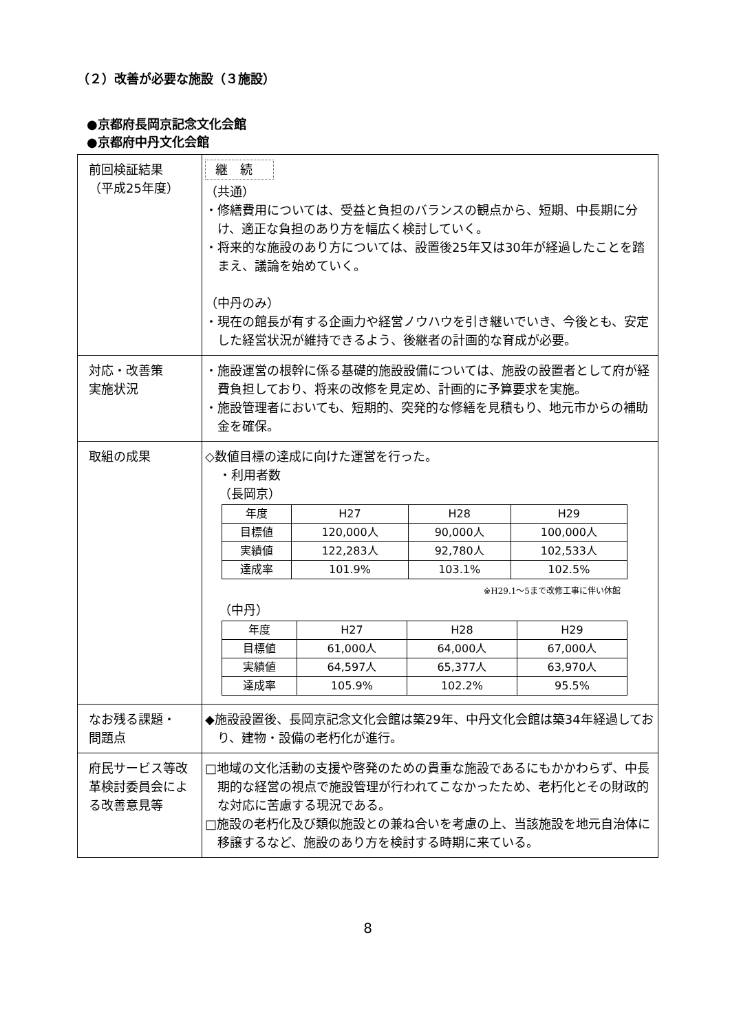（２）改善が必要な施設（３施設）
●京都府長岡京記念文化会館
●京都府中丹文化会館
| 前回検証結果 （平成25年度） | 継 続 （共通） ・修繕費用については、受益と負担のバランスの観点から、短期、中長期に分け、適正な負担のあり方を幅広く検討していく。 ・将来的な施設のあり方については、設置後25年又は30年が経過したことを踏まえ、議論を始めていく。 （中丹のみ） ・現在の館長が有する企画力や経営ノウハウを引き継いでいき、今後とも、安定した経営状況が維持できるよう、後継者の計画的な育成が必要。 |
| 対応・改善策 実施状況 | ・施設運営の根幹に係る基礎的施設設備については、施設の設置者として府が経費負担しており、将来の改修を見定め、計画的に予算要求を実施。 ・施設管理者においても、短期的、突発的な修繕を見積もり、地元市からの補助金を確保。 |
| 取組の成果 | ◇数値目標の達成に向けた運営を行った。 ・利用者数 （長岡京） / 年度 / H27 / H28 / H29 / / --- / --- / --- / --- / / 目標値 / 120,000人 / 90,000人 / 100,000人 / / 実績値 / 122,283人 / 92,780人 / 102,533人 / / 達成率 / 101.9% / 103.1% / 102.5% / ※H29.1～5まで改修工事に伴い休館 （中丹） / 年度 / H27 / H28 / H29 / / --- / --- / --- / --- / / 目標値 / 61,000人 / 64,000人 / 67,000人 / / 実績値 / 64,597人 / 65,377人 / 63,970人 / / 達成率 / 105.9% / 102.2% / 95.5% / |
| なお残る課題・ 問題点 | ◆施設設置後、長岡京記念文化会館は築29年、中丹文化会館は築34年経過しており、建物・設備の老朽化が進行。 |
| 府民サービス等改革検討委員会による改善意見等 | □地域の文化活動の支援や啓発のための貴重な施設であるにもかかわらず、中長期的な経営の視点で施設管理が行われてこなかったため、老朽化とその財政的な対応に苦慮する現況である。 □施設の老朽化及び類似施設との兼ね合いを考慮の上、当該施設を地元自治体に移譲するなど、施設のあり方を検討する時期に来ている。 |
8